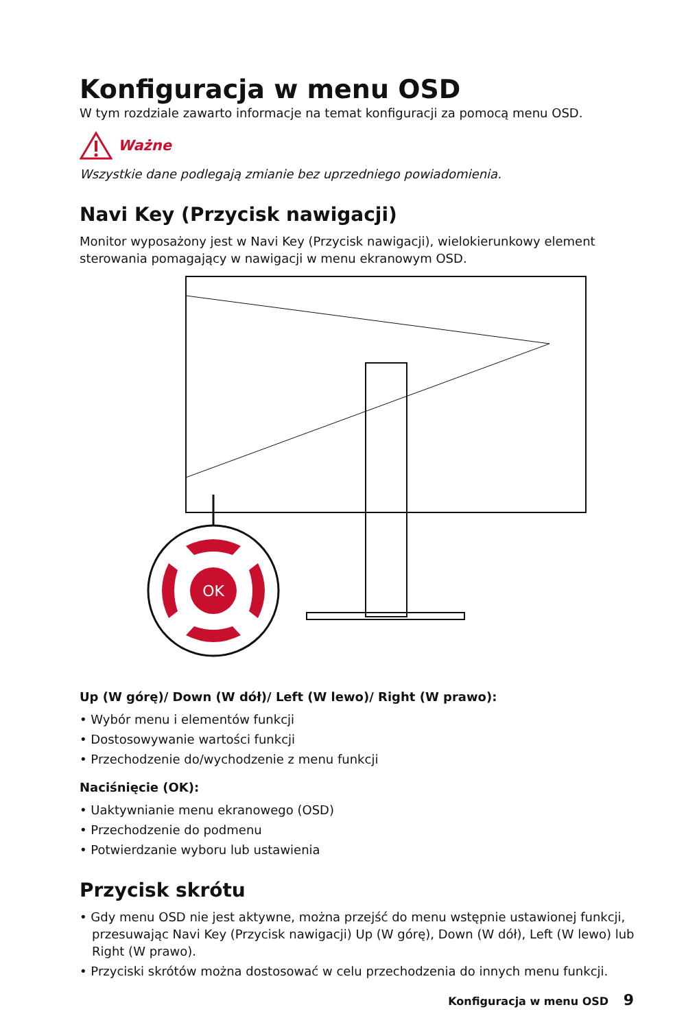Konfiguracja w menu OSD
W tym rozdziale zawarto informacje na temat konfiguracji za pomocą menu OSD.
Ważne
Wszystkie dane podlegają zmianie bez uprzedniego powiadomienia.
Navi Key (Przycisk nawigacji)
Monitor wyposażony jest w Navi Key (Przycisk nawigacji), wielokierunkowy element sterowania pomagający w nawigacji w menu ekranowym OSD.
OK
Up (W górę)/ Down (W dół)/ Left (W lewo)/ Right (W prawo):
• Wybór menu i elementów funkcji
• Dostosowywanie wartości funkcji
• Przechodzenie do/wychodzenie z menu funkcji
Naciśnięcie (OK):
• Uaktywnianie menu ekranowego (OSD)
• Przechodzenie do podmenu
• Potwierdzanie wyboru lub ustawienia
Przycisk skrótu
• Gdy menu OSD nie jest aktywne, można przejść do menu wstępnie ustawionej funkcji, przesuwając Navi Key (Przycisk nawigacji) Up (W górę), Down (W dół), Left (W lewo) lub Right (W prawo).
• Przyciski skrótów można dostosować w celu przechodzenia do innych menu funkcji.
Konfiguracja w menu OSD 9